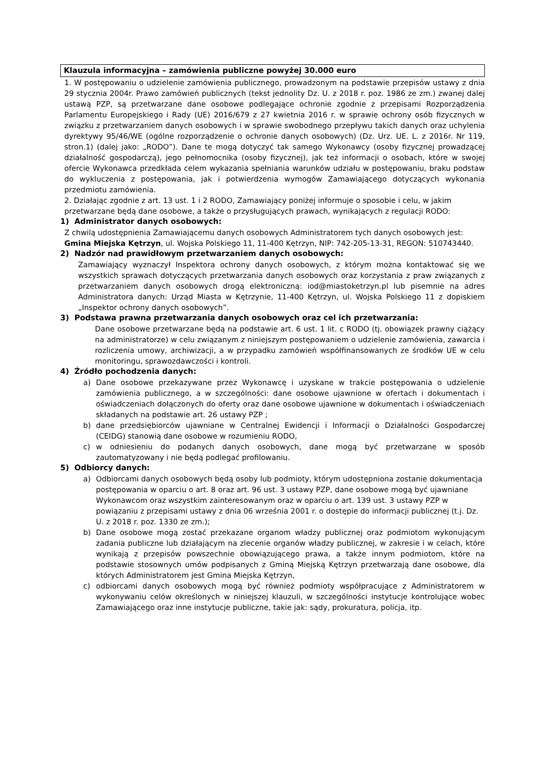Klauzula informacyjna – zamówienia publiczne powyżej 30.000 euro
1. W postępowaniu o udzielenie zamówienia publicznego, prowadzonym na podstawie przepisów ustawy z dnia 29 stycznia 2004r. Prawo zamówień publicznych (tekst jednolity Dz. U. z 2018 r. poz. 1986 ze zm.) zwanej dalej ustawą PZP, są przetwarzane dane osobowe podlegające ochronie zgodnie z przepisami Rozporządzenia Parlamentu Europejskiego i Rady (UE) 2016/679 z 27 kwietnia 2016 r. w sprawie ochrony osób fizycznych w związku z przetwarzaniem danych osobowych i w sprawie swobodnego przepływu takich danych oraz uchylenia dyrektywy 95/46/WE (ogólne rozporządzenie o ochronie danych osobowych) (Dz. Urz. UE. L. z 2016r. Nr 119, stron.1) (dalej jako: „RODO”). Dane te mogą dotyczyć tak samego Wykonawcy (osoby fizycznej prowadzącej działalność gospodarczą), jego pełnomocnika (osoby fizycznej), jak też informacji o osobach, które w swojej ofercie Wykonawca przedkłada celem wykazania spełniania warunków udziału w postępowaniu, braku podstaw do wykluczenia z postępowania, jak i potwierdzenia wymogów Zamawiającego dotyczących wykonania przedmiotu zamówienia.
2. Działając zgodnie z art. 13 ust. 1 i 2 RODO, Zamawiający poniżej informuje o sposobie i celu, w jakim przetwarzane będą dane osobowe, a także o przysługujących prawach, wynikających z regulacji RODO:
1) Administrator danych osobowych:
Z chwilą udostępnienia Zamawiającemu danych osobowych Administratorem tych danych osobowych jest: Gmina Miejska Kętrzyn, ul. Wojska Polskiego 11, 11-400 Kętrzyn, NIP: 742-205-13-31, REGON: 510743440.
2) Nadzór nad prawidłowym przetwarzaniem danych osobowych:
Zamawiający wyznaczył Inspektora ochrony danych osobowych, z którym można kontaktować się we wszystkich sprawach dotyczących przetwarzania danych osobowych oraz korzystania z praw związanych z przetwarzaniem danych osobowych drogą elektroniczną: iod@miastoketrzyn.pl lub pisemnie na adres Administratora danych: Urząd Miasta w Kętrzynie, 11-400 Kętrzyn, ul. Wojska Polskiego 11 z dopiskiem „Inspektor ochrony danych osobowych”.
3) Podstawa prawna przetwarzania danych osobowych oraz cel ich przetwarzania:
Dane osobowe przetwarzane będą na podstawie art. 6 ust. 1 lit. c RODO (tj. obowiązek prawny ciążący na administratorze) w celu związanym z niniejszym postępowaniem o udzielenie zamówienia, zawarcia i rozliczenia umowy, archiwizacji, a w przypadku zamówień współfinansowanych ze środków UE w celu monitoringu, sprawozdawczości i kontroli.
4) Źródło pochodzenia danych:
a) Dane osobowe przekazywane przez Wykonawcę i uzyskane w trakcie postępowania o udzielenie zamówienia publicznego, a w szczególności: dane osobowe ujawnione w ofertach i dokumentach i oświadczeniach dołączonych do oferty oraz dane osobowe ujawnione w dokumentach i oświadczeniach składanych na podstawie art. 26 ustawy PZP ;
b) dane przedsiębiorców ujawniane w Centralnej Ewidencji i Informacji o Działalności Gospodarczej (CEIDG) stanowią dane osobowe w rozumieniu RODO,
c) w odniesieniu do podanych danych osobowych, dane mogą być przetwarzane w sposób zautomatyzowany i nie będą podlegać profilowaniu.
5) Odbiorcy danych:
a) Odbiorcami danych osobowych będą osoby lub podmioty, którym udostępniona zostanie dokumentacja postępowania w oparciu o art. 8 oraz art. 96 ust. 3 ustawy PZP, dane osobowe mogą być ujawniane Wykonawcom oraz wszystkim zainteresowanym oraz w oparciu o art. 139 ust. 3 ustawy PZP w powiązaniu z przepisami ustawy z dnia 06 września 2001 r. o dostępie do informacji publicznej (t.j. Dz. U. z 2018 r. poz. 1330 ze zm.);
b) Dane osobowe mogą zostać przekazane organom władzy publicznej oraz podmiotom wykonującym zadania publiczne lub działającym na zlecenie organów władzy publicznej, w zakresie i w celach, które wynikają z przepisów powszechnie obowiązującego prawa, a także innym podmiotom, które na podstawie stosownych umów podpisanych z Gminą Miejską Kętrzyn przetwarzają dane osobowe, dla których Administratorem jest Gmina Miejska Kętrzyn,
c) odbiorcami danych osobowych mogą być również podmioty współpracujące z Administratorem w wykonywaniu celów określonych w niniejszej klauzuli, w szczególności instytucje kontrolujące wobec Zamawiającego oraz inne instytucje publiczne, takie jak: sądy, prokuratura, policja, itp.